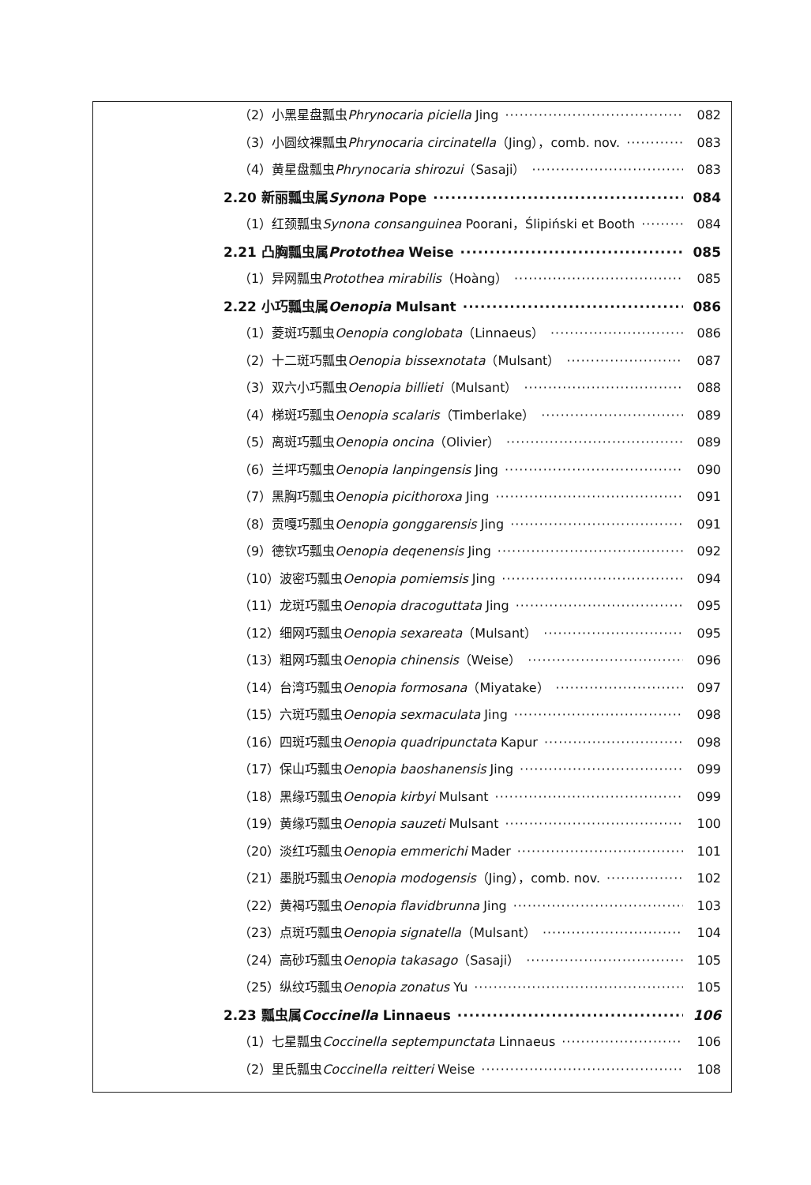（2）小黑星盘瓢虫Phrynocaria piciella Jing 082
（3）小圆纹裸瓢虫Phrynocaria circinatella（Jing），comb. nov. 083
（4）黄星盘瓢虫Phrynocaria shirozui（Sasaji） 083
2.20 新丽瓢虫属Synona Pope 084
（1）红颈瓢虫Synona consanguinea Poorani，Ślipiński et Booth 084
2.21 凸胸瓢虫属Protothea Weise 085
（1）异网瓢虫Protothea mirabilis（Hoàng） 085
2.22 小巧瓢虫属Oenopia Mulsant 086
（1）菱斑巧瓢虫Oenopia conglobata（Linnaeus） 086
（2）十二斑巧瓢虫Oenopia bissexnotata（Mulsant） 087
（3）双六小巧瓢虫Oenopia billieti（Mulsant） 088
（4）梯斑巧瓢虫Oenopia scalaris（Timberlake） 089
（5）离斑巧瓢虫Oenopia oncina（Olivier） 089
（6）兰坪巧瓢虫Oenopia lanpingensis Jing 090
（7）黑胸巧瓢虫Oenopia picithoroxa Jing 091
（8）贡嘎巧瓢虫Oenopia gonggarensis Jing 091
（9）德钦巧瓢虫Oenopia deqenensis Jing 092
（10）波密巧瓢虫Oenopia pomiemsis Jing 094
（11）龙斑巧瓢虫Oenopia dracoguttata Jing 095
（12）细网巧瓢虫Oenopia sexareata（Mulsant） 095
（13）粗网巧瓢虫Oenopia chinensis（Weise） 096
（14）台湾巧瓢虫Oenopia formosana（Miyatake） 097
（15）六斑巧瓢虫Oenopia sexmaculata Jing 098
（16）四斑巧瓢虫Oenopia quadripunctata Kapur 098
（17）保山巧瓢虫Oenopia baoshanensis Jing 099
（18）黑缘巧瓢虫Oenopia kirbyi Mulsant 099
（19）黄缘巧瓢虫Oenopia sauzeti Mulsant 100
（20）淡红巧瓢虫Oenopia emmerichi Mader 101
（21）墨脱巧瓢虫Oenopia modogensis（Jing），comb. nov. 102
（22）黄褐巧瓢虫Oenopia flavidbrunna Jing 103
（23）点斑巧瓢虫Oenopia signatella（Mulsant） 104
（24）高砂巧瓢虫Oenopia takasago（Sasaji） 105
（25）纵纹巧瓢虫Oenopia zonatus Yu 105
2.23 瓢虫属Coccinella Linnaeus 106
（1）七星瓢虫Coccinella septempunctata Linnaeus 106
（2）里氏瓢虫Coccinella reitteri Weise 108